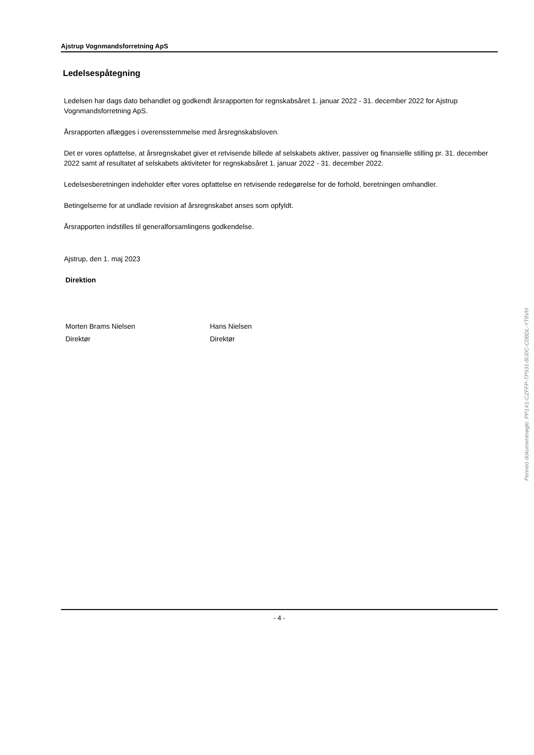Ajstrup Vognmandsforretning ApS
Ledelsespåtegning
Ledelsen har dags dato behandlet og godkendt årsrapporten for regnskabsåret 1. januar 2022 - 31. december 2022 for Ajstrup Vognmandsforretning ApS.
Årsrapporten aflægges i overensstemmelse med årsregnskabsloven.
Det er vores opfattelse, at årsregnskabet giver et retvisende billede af selskabets aktiver, passiver og finansielle stilling pr. 31. december 2022 samt af resultatet af selskabets aktiviteter for regnskabsåret 1. januar 2022 - 31. december 2022.
Ledelsesberetningen indeholder efter vores opfattelse en retvisende redegørelse for de forhold, beretningen omhandler.
Betingelserne for at undlade revision af årsregnskabet anses som opfyldt.
Årsrapporten indstilles til generalforsamlingens godkendelse.
Ajstrup, den 1. maj 2023
Direktion
Morten Brams Nielsen
Direktør
Hans Nielsen
Direktør
- 4 -
Penneo dokumentnøgle: PP1X1-CZFFP-TP531-8IJ0C-C0BDL-YT8VH